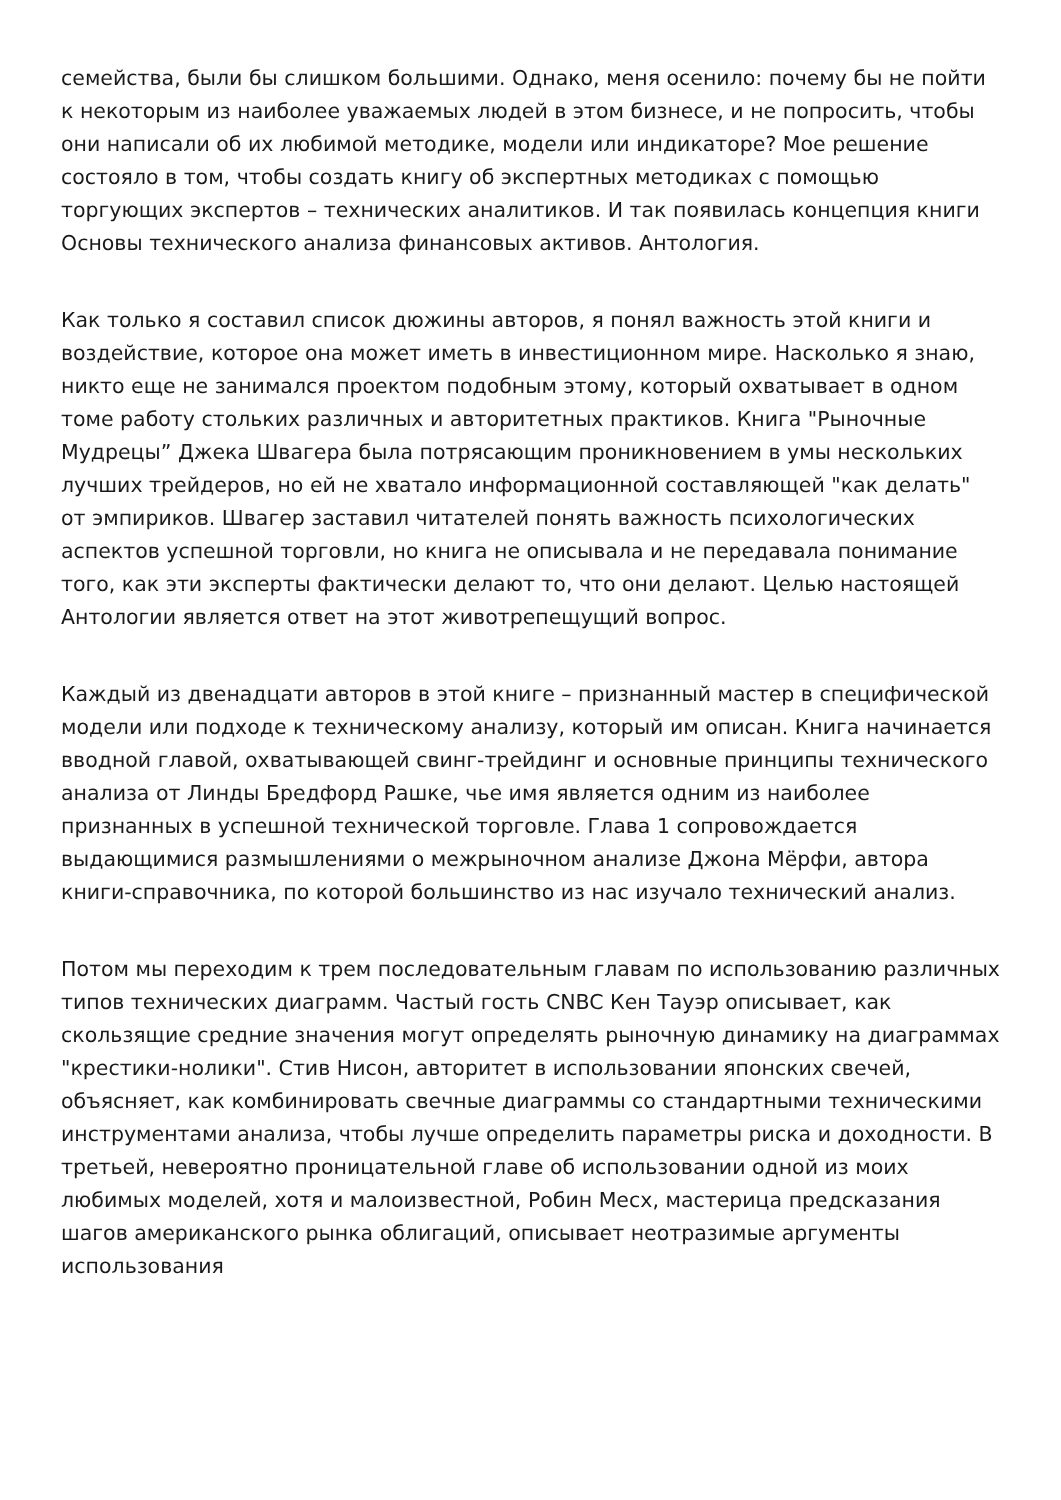семейства, были бы слишком большими. Однако, меня осенило: почему бы не пойти к некоторым из наиболее уважаемых людей в этом бизнесе, и не попросить, чтобы они написали об их любимой методике, модели или индикаторе? Мое решение состояло в том, чтобы создать книгу об экспертных методиках с помощью торгующих экспертов – технических аналитиков. И так появилась концепция книги Основы технического анализа финансовых активов. Антология.
Как только я составил список дюжины авторов, я понял важность этой книги и воздействие, которое она может иметь в инвестиционном мире. Насколько я знаю, никто еще не занимался проектом подобным этому, который охватывает в одном томе работу стольких различных и авторитетных практиков. Книга "Рыночные Мудрецы” Джека Швагера была потрясающим проникновением в умы нескольких лучших трейдеров, но ей не хватало информационной составляющей "как делать" от эмпириков. Швагер заставил читателей понять важность психологических аспектов успешной торговли, но книга не описывала и не передавала понимание того, как эти эксперты фактически делают то, что они делают. Целью настоящей Антологии является ответ на этот животрепещущий вопрос.
Каждый из двенадцати авторов в этой книге – признанный мастер в специфической модели или подходе к техническому анализу, который им описан. Книга начинается вводной главой, охватывающей свинг-трейдинг и основные принципы технического анализа от Линды Бредфорд Рашке, чье имя является одним из наиболее признанных в успешной технической торговле. Глава 1 сопровождается выдающимися размышлениями о межрыночном анализе Джона Мёрфи, автора книги-справочника, по которой большинство из нас изучало технический анализ.
Потом мы переходим к трем последовательным главам по использованию различных типов технических диаграмм. Частый гость CNBC Кен Тауэр описывает, как скользящие средние значения могут определять рыночную динамику на диаграммах "крестики-нолики". Стив Нисон, авторитет в использовании японских свечей, объясняет, как комбинировать свечные диаграммы со стандартными техническими инструментами анализа, чтобы лучше определить параметры риска и доходности. В третьей, невероятно проницательной главе об использовании одной из моих любимых моделей, хотя и малоизвестной, Робин Месх, мастерица предсказания шагов американского рынка облигаций, описывает неотразимые аргументы использования